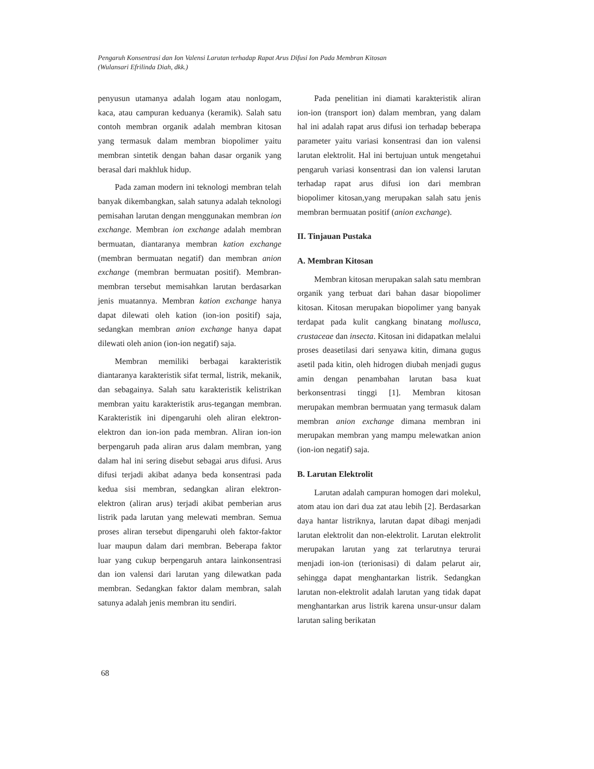Pengaruh Konsentrasi dan Ion Valensi Larutan terhadap Rapat Arus Difusi Ion Pada Membran Kitosan
(Wulansari Efrilinda Diah, dkk.)
penyusun utamanya adalah logam atau nonlogam, kaca, atau campuran keduanya (keramik). Salah satu contoh membran organik adalah membran kitosan yang termasuk dalam membran biopolimer yaitu membran sintetik dengan bahan dasar organik yang berasal dari makhluk hidup.
Pada zaman modern ini teknologi membran telah banyak dikembangkan, salah satunya adalah teknologi pemisahan larutan dengan menggunakan membran ion exchange. Membran ion exchange adalah membran bermuatan, diantaranya membran kation exchange (membran bermuatan negatif) dan membran anion exchange (membran bermuatan positif). Membran-membran tersebut memisahkan larutan berdasarkan jenis muatannya. Membran kation exchange hanya dapat dilewati oleh kation (ion-ion positif) saja, sedangkan membran anion exchange hanya dapat dilewati oleh anion (ion-ion negatif) saja.
Membran memiliki berbagai karakteristik diantaranya karakteristik sifat termal, listrik, mekanik, dan sebagainya. Salah satu karakteristik kelistrikan membran yaitu karakteristik arus-tegangan membran. Karakteristik ini dipengaruhi oleh aliran elektron-elektron dan ion-ion pada membran. Aliran ion-ion berpengaruh pada aliran arus dalam membran, yang dalam hal ini sering disebut sebagai arus difusi. Arus difusi terjadi akibat adanya beda konsentrasi pada kedua sisi membran, sedangkan aliran elektron-elektron (aliran arus) terjadi akibat pemberian arus listrik pada larutan yang melewati membran. Semua proses aliran tersebut dipengaruhi oleh faktor-faktor luar maupun dalam dari membran. Beberapa faktor luar yang cukup berpengaruh antara lainkonsentrasi dan ion valensi dari larutan yang dilewatkan pada membran. Sedangkan faktor dalam membran, salah satunya adalah jenis membran itu sendiri.
Pada penelitian ini diamati karakteristik aliran ion-ion (transport ion) dalam membran, yang dalam hal ini adalah rapat arus difusi ion terhadap beberapa parameter yaitu variasi konsentrasi dan ion valensi larutan elektrolit. Hal ini bertujuan untuk mengetahui pengaruh variasi konsentrasi dan ion valensi larutan terhadap rapat arus difusi ion dari membran biopolimer kitosan,yang merupakan salah satu jenis membran bermuatan positif (anion exchange).
II. Tinjauan Pustaka
A. Membran Kitosan
Membran kitosan merupakan salah satu membran organik yang terbuat dari bahan dasar biopolimer kitosan. Kitosan merupakan biopolimer yang banyak terdapat pada kulit cangkang binatang mollusca, crustaceae dan insecta. Kitosan ini didapatkan melalui proses deasetilasi dari senyawa kitin, dimana gugus asetil pada kitin, oleh hidrogen diubah menjadi gugus amin dengan penambahan larutan basa kuat berkonsentrasi tinggi [1]. Membran kitosan merupakan membran bermuatan yang termasuk dalam membran anion exchange dimana membran ini merupakan membran yang mampu melewatkan anion (ion-ion negatif) saja.
B. Larutan Elektrolit
Larutan adalah campuran homogen dari molekul, atom atau ion dari dua zat atau lebih [2]. Berdasarkan daya hantar listriknya, larutan dapat dibagi menjadi larutan elektrolit dan non-elektrolit. Larutan elektrolit merupakan larutan yang zat terlarutnya terurai menjadi ion-ion (terionisasi) di dalam pelarut air, sehingga dapat menghantarkan listrik. Sedangkan larutan non-elektrolit adalah larutan yang tidak dapat menghantarkan arus listrik karena unsur-unsur dalam larutan saling berikatan
68